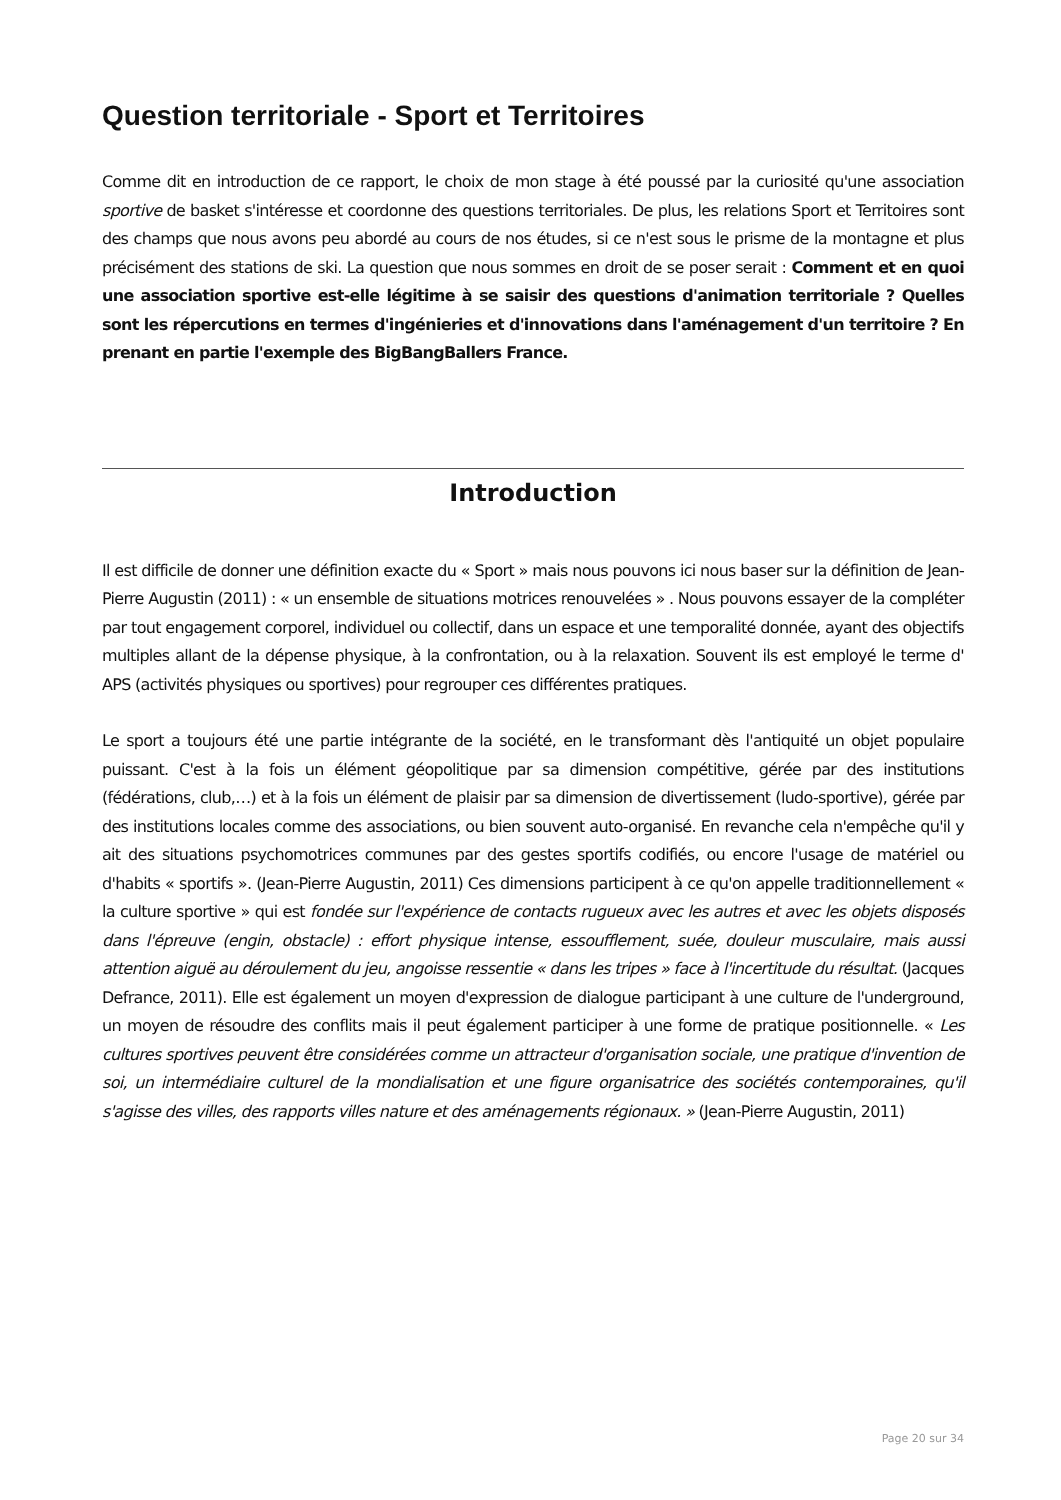Question territoriale - Sport et Territoires
Comme dit en introduction de ce rapport, le choix de mon stage à été poussé par la curiosité qu'une association sportive de basket s'intéresse et coordonne des questions territoriales. De plus, les relations Sport et Territoires sont des champs que nous avons peu abordé au cours de nos études, si ce n'est sous le prisme de la montagne et plus précisément des stations de ski. La question que nous sommes en droit de se poser serait : Comment et en quoi une association sportive est-elle légitime à se saisir des questions d'animation territoriale ? Quelles sont les répercutions en termes d'ingénieries et d'innovations dans l'aménagement d'un territoire ? En prenant en partie l'exemple des BigBangBallers France.
Introduction
Il est difficile de donner une définition exacte du « Sport » mais nous pouvons ici nous baser sur la définition de Jean-Pierre Augustin (2011) : « un ensemble de situations motrices renouvelées » . Nous pouvons essayer de la compléter par tout engagement corporel, individuel ou collectif, dans un espace et une temporalité donnée, ayant des objectifs multiples allant de la dépense physique, à la confrontation, ou à la relaxation. Souvent ils est employé le terme d' APS (activités physiques ou sportives) pour regrouper ces différentes pratiques.
Le sport a toujours été une partie intégrante de la société, en le transformant dès l'antiquité un objet populaire puissant. C'est à la fois un élément géopolitique par sa dimension compétitive, gérée par des institutions (fédérations, club,…) et à la fois un élément de plaisir par sa dimension de divertissement (ludo-sportive), gérée par des institutions locales comme des associations, ou bien souvent auto-organisé. En revanche cela n'empêche qu'il y ait des situations psychomotrices communes par des gestes sportifs codifiés, ou encore l'usage de matériel ou d'habits « sportifs ». (Jean-Pierre Augustin, 2011) Ces dimensions participent à ce qu'on appelle traditionnellement « la culture sportive » qui est fondée sur l'expérience de contacts rugueux avec les autres et avec les objets disposés dans l'épreuve (engin, obstacle) : effort physique intense, essoufflement, suée, douleur musculaire, mais aussi attention aiguë au déroulement du jeu, angoisse ressentie « dans les tripes » face à l'incertitude du résultat. (Jacques Defrance, 2011). Elle est également un moyen d'expression de dialogue participant à une culture de l'underground, un moyen de résoudre des conflits mais il peut également participer à une forme de pratique positionnelle. « Les cultures sportives peuvent être considérées comme un attracteur d'organisation sociale, une pratique d'invention de soi, un intermédiaire culturel de la mondialisation et une figure organisatrice des sociétés contemporaines, qu'il s'agisse des villes, des rapports villes nature et des aménagements régionaux. » (Jean-Pierre Augustin, 2011)
Page 20 sur 34